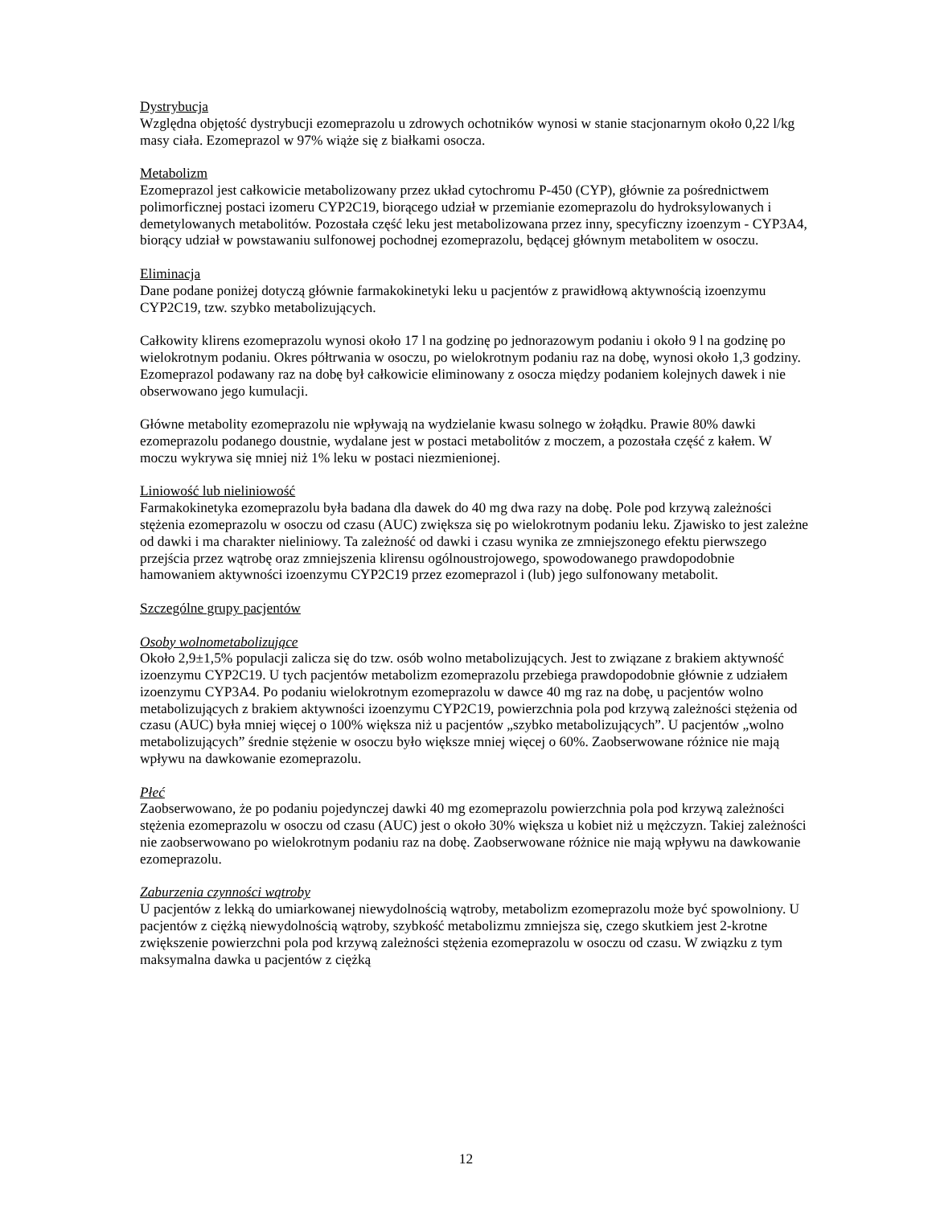Dystrybucja
Względna objętość dystrybucji ezomeprazolu u zdrowych ochotników wynosi w stanie stacjonarnym około 0,22 l/kg masy ciała. Ezomeprazol w 97% wiąże się z białkami osocza.
Metabolizm
Ezomeprazol jest całkowicie metabolizowany przez układ cytochromu P-450 (CYP), głównie za pośrednictwem polimorficznej postaci izomeru CYP2C19, biorącego udział w przemianie ezomeprazolu do hydroksylowanych i demetylowanych metabolitów. Pozostała część leku jest metabolizowana przez inny, specyficzny izoenzym - CYP3A4, biorący udział w powstawaniu sulfonowej pochodnej ezomeprazolu, będącej głównym metabolitem w osoczu.
Eliminacja
Dane podane poniżej dotyczą głównie farmakokinetyki leku u pacjentów z prawidłową aktywnością izoenzymu CYP2C19, tzw. szybko metabolizujących.
Całkowity klirens ezomeprazolu wynosi około 17 l na godzinę po jednorazowym podaniu i około 9 l na godzinę po wielokrotnym podaniu. Okres półtrwania w osoczu, po wielokrotnym podaniu raz na dobę, wynosi około 1,3 godziny. Ezomeprazol podawany raz na dobę był całkowicie eliminowany z osocza między podaniem kolejnych dawek i nie obserwowano jego kumulacji.
Główne metabolity ezomeprazolu nie wpływają na wydzielanie kwasu solnego w żołądku. Prawie 80% dawki ezomeprazolu podanego doustnie, wydalane jest w postaci metabolitów z moczem, a pozostała część z kałem. W moczu wykrywa się mniej niż 1% leku w postaci niezmienionej.
Liniowość lub nieliniowość
Farmakokinetyka ezomeprazolu była badana dla dawek do 40 mg dwa razy na dobę. Pole pod krzywą zależności stężenia ezomeprazolu w osoczu od czasu (AUC) zwiększa się po wielokrotnym podaniu leku. Zjawisko to jest zależne od dawki i ma charakter nieliniowy. Ta zależność od dawki i czasu wynika ze zmniejszonego efektu pierwszego przejścia przez wątrobę oraz zmniejszenia klirensu ogólnoustrojowego, spowodowanego prawdopodobnie hamowaniem aktywności izoenzymu CYP2C19 przez ezomeprazol i (lub) jego sulfonowany metabolit.
Szczególne grupy pacjentów
Osoby wolnometabolizujące
Około 2,9±1,5% populacji zalicza się do tzw. osób wolno metabolizujących. Jest to związane z brakiem aktywność izoenzymu CYP2C19. U tych pacjentów metabolizm ezomeprazolu przebiega prawdopodobnie głównie z udziałem izoenzymu CYP3A4. Po podaniu wielokrotnym ezomeprazolu w dawce 40 mg raz na dobę, u pacjentów wolno metabolizujących z brakiem aktywności izoenzymu CYP2C19, powierzchnia pola pod krzywą zależności stężenia od czasu (AUC) była mniej więcej o 100% większa niż u pacjentów „szybko metabolizujących”. U pacjentów „wolno metabolizujących” średnie stężenie w osoczu było większe mniej więcej o 60%. Zaobserwowane różnice nie mają wpływu na dawkowanie ezomeprazolu.
Płeć
Zaobserwowano, że po podaniu pojedynczej dawki 40 mg ezomeprazolu powierzchnia pola pod krzywą zależności stężenia ezomeprazolu w osoczu od czasu (AUC) jest o około 30% większa u kobiet niż u mężczyzn. Takiej zależności nie zaobserwowano po wielokrotnym podaniu raz na dobę. Zaobserwowane różnice nie mają wpływu na dawkowanie ezomeprazolu.
Zaburzenia czynności wątroby
U pacjentów z lekką do umiarkowanej niewydolnością wątroby, metabolizm ezomeprazolu może być spowolniony. U pacjentów z ciężką niewydolnością wątroby, szybkość metabolizmu zmniejsza się, czego skutkiem jest 2-krotne zwiększenie powierzchni pola pod krzywą zależności stężenia ezomeprazolu w osoczu od czasu. W związku z tym maksymalna dawka u pacjentów z ciężką
12